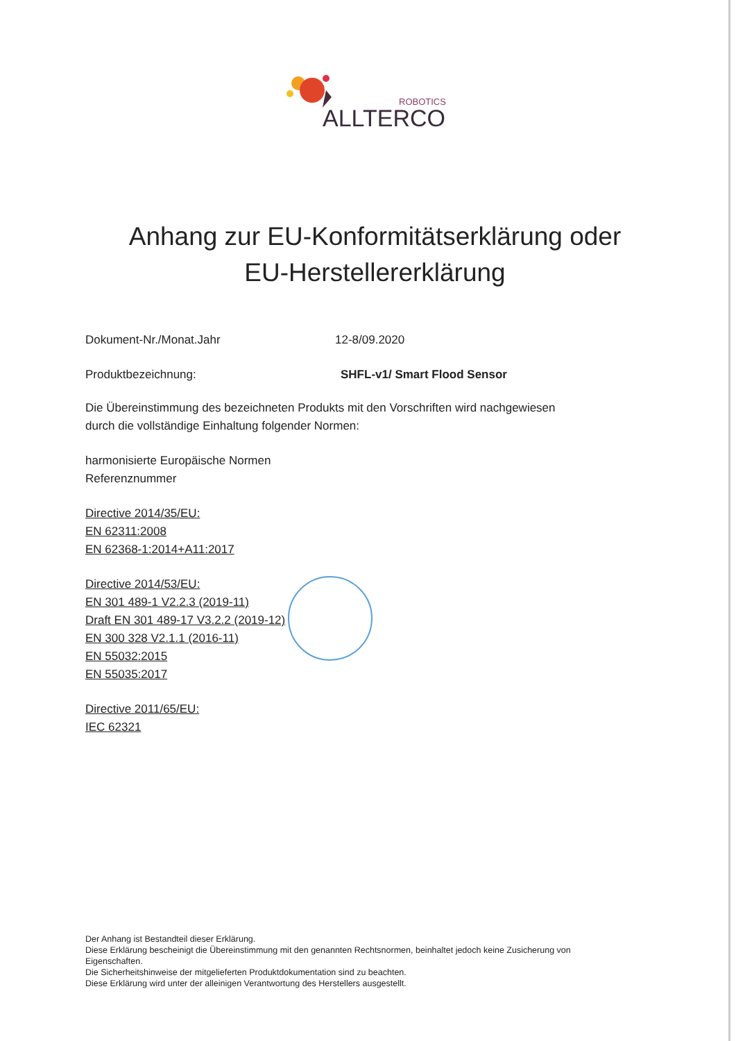ROBOTICS
ALLTERCO
Anhang zur EU-Konformitätserklärung oder
EU-Herstellererklärung
Dokument-Nr./Monat.Jahr 12-8/09.2020
Produktbezeichnung: SHFL-v1/ Smart Flood Sensor
Die Übereinstimmung des bezeichneten Produkts mit den Vorschriften wird nachgewiesen
durch die vollständige Einhaltung folgender Normen:
harmonisierte Europäische Normen
Referenznummer
Directive 2014/35/EU:
EN 62311:2008
EN 62368-1:2014+A11:2017
Directive 2014/53/EU:
EN 301 489-1 V2.2.3 (2019-11)
Draft EN 301 489-17 V3.2.2 (2019-12)
EN 300 328 V2.1.1 (2016-11)
EN 55032:2015
EN 55035:2017
Directive 2011/65/EU:
IEC 62321
Der Anhang ist Bestandteil dieser Erklärung.
Diese Erklärung bescheinigt die Übereinstimmung mit den genannten Rechtsnormen, beinhaltet jedoch keine Zusicherung von Eigenschaften.
Die Sicherheitshinweise der mitgelieferten Produktdokumentation sind zu beachten.
Diese Erklärung wird unter der alleinigen Verantwortung des Herstellers ausgestellt.